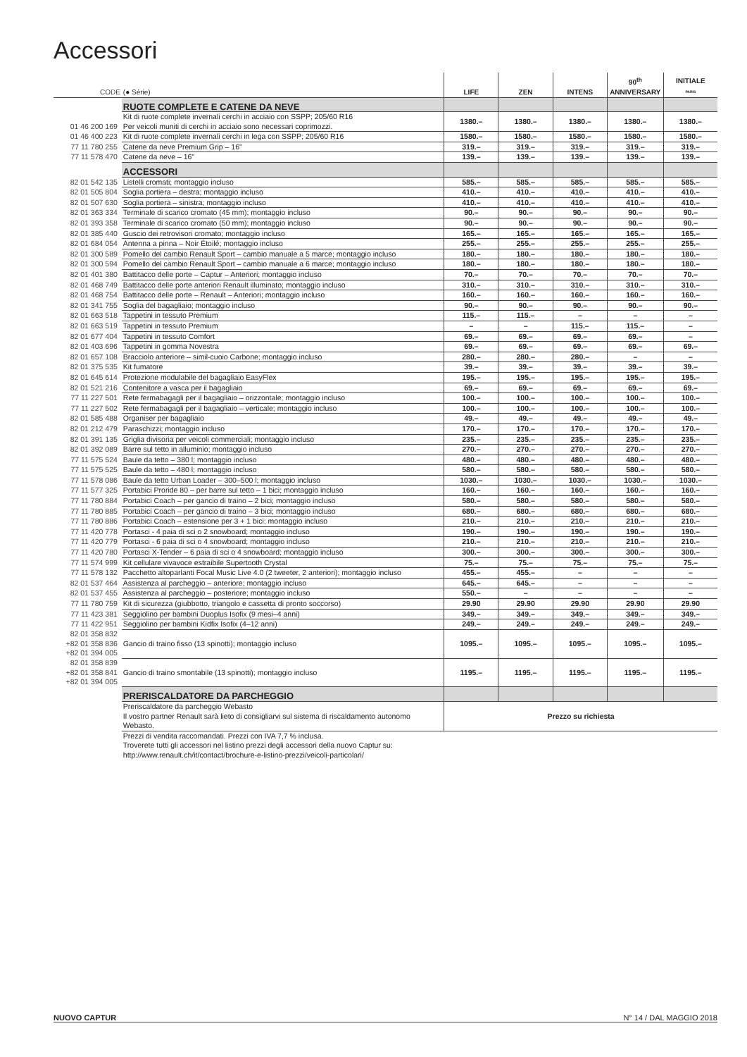Accessori
| CODE | (● Série) | LIFE | ZEN | INTENS | 90<sup>th</sup> ANNIVERSARY | INITIALE PARIS |
| --- | --- | --- | --- | --- | --- | --- |
| | RUOTE COMPLETE E CATENE DA NEVE | | | | | |
| 01 46 200 169 | Kit di ruote complete invernali cerchi in acciaio con SSPP; 205/60 R16 Per veicoli muniti di cerchi in acciaio sono necessari coprimozzi. | 1380.– | 1380.– | 1380.– | 1380.– | 1380.– |
| 01 46 400 223 | Kit di ruote complete invernali cerchi in lega con SSPP; 205/60 R16 | 1580.– | 1580.– | 1580.– | 1580.– | 1580.– |
| 77 11 780 255 | Catene da neve Premium Grip – 16" | 319.– | 319.– | 319.– | 319.– | 319.– |
| 77 11 578 470 | Catene da neve – 16" | 139.– | 139.– | 139.– | 139.– | 139.– |
| | ACCESSORI | | | | | |
| 82 01 542 135 | Listelli cromati; montaggio incluso | 585.– | 585.– | 585.– | 585.– | 585.– |
| 82 01 505 804 | Soglia portiera – destra; montaggio incluso | 410.– | 410.– | 410.– | 410.– | 410.– |
| 82 01 507 630 | Soglia portiera – sinistra; montaggio incluso | 410.– | 410.– | 410.– | 410.– | 410.– |
| 82 01 363 334 | Terminale di scarico cromato (45 mm); montaggio incluso | 90.– | 90.– | 90.– | 90.– | 90.– |
| 82 01 393 358 | Terminale di scarico cromato (50 mm); montaggio incluso | 90.– | 90.– | 90.– | 90.– | 90.– |
| 82 01 385 440 | Guscio dei retrovisori cromato; montaggio incluso | 165.– | 165.– | 165.– | 165.– | 165.– |
| 82 01 684 054 | Antenna a pinna – Noir Étoilé; montaggio incluso | 255.– | 255.– | 255.– | 255.– | 255.– |
| 82 01 300 589 | Pomello del cambio Renault Sport – cambio manuale a 5 marce; montaggio incluso | 180.– | 180.– | 180.– | 180.– | 180.– |
| 82 01 300 594 | Pomello del cambio Renault Sport – cambio manuale a 6 marce; montaggio incluso | 180.– | 180.– | 180.– | 180.– | 180.– |
| 82 01 401 380 | Battitacco delle porte – Captur – Anteriori; montaggio incluso | 70.– | 70.– | 70.– | 70.– | 70.– |
| 82 01 468 749 | Battitacco delle porte anteriori Renault illuminato; montaggio incluso | 310.– | 310.– | 310.– | 310.– | 310.– |
| 82 01 468 754 | Battitacco delle porte – Renault – Anteriori; montaggio incluso | 160.– | 160.– | 160.– | 160.– | 160.– |
| 82 01 341 755 | Soglia del bagagliaio; montaggio incluso | 90.– | 90.– | 90.– | 90.– | 90.– |
| 82 01 663 518 | Tappetini in tessuto Premium | 115.– | 115.– | – | – | – |
| 82 01 663 519 | Tappetini in tessuto Premium | – | – | 115.– | 115.– | – |
| 82 01 677 404 | Tappetini in tessuto Comfort | 69.– | 69.– | 69.– | 69.– | – |
| 82 01 403 696 | Tappetini in gomma Novestra | 69.– | 69.– | 69.– | 69.– | 69.– |
| 82 01 657 108 | Bracciolo anteriore – simil-cuoio Carbone; montaggio incluso | 280.– | 280.– | 280.– | – | – |
| 82 01 375 535 | Kit fumatore | 39.– | 39.– | 39.– | 39.– | 39.– |
| 82 01 645 614 | Protezione modulabile del bagagliaio EasyFlex | 195.– | 195.– | 195.– | 195.– | 195.– |
| 82 01 521 216 | Contenitore a vasca per il bagagliaio | 69.– | 69.– | 69.– | 69.– | 69.– |
| 77 11 227 501 | Rete fermabagagli per il bagagliaio – orizzontale; montaggio incluso | 100.– | 100.– | 100.– | 100.– | 100.– |
| 77 11 227 502 | Rete fermabagagli per il bagagliaio – verticale; montaggio incluso | 100.– | 100.– | 100.– | 100.– | 100.– |
| 82 01 585 488 | Organiser per bagagliaio | 49.– | 49.– | 49.– | 49.– | 49.– |
| 82 01 212 479 | Paraschizzi; montaggio incluso | 170.– | 170.– | 170.– | 170.– | 170.– |
| 82 01 391 135 | Griglia divisoria per veicoli commerciali; montaggio incluso | 235.– | 235.– | 235.– | 235.– | 235.– |
| 82 01 392 089 | Barre sul tetto in alluminio; montaggio incluso | 270.– | 270.– | 270.– | 270.– | 270.– |
| 77 11 575 524 | Baule da tetto – 380 l; montaggio incluso | 480.– | 480.– | 480.– | 480.– | 480.– |
| 77 11 575 525 | Baule da tetto – 480 l; montaggio incluso | 580.– | 580.– | 580.– | 580.– | 580.– |
| 77 11 578 086 | Baule da tetto Urban Loader – 300–500 l; montaggio incluso | 1030.– | 1030.– | 1030.– | 1030.– | 1030.– |
| 77 11 577 325 | Portabici Proride 80 – per barre sul tetto – 1 bici; montaggio incluso | 160.– | 160.– | 160.– | 160.– | 160.– |
| 77 11 780 884 | Portabici Coach – per gancio di traino – 2 bici; montaggio incluso | 580.– | 580.– | 580.– | 580.– | 580.– |
| 77 11 780 885 | Portabici Coach – per gancio di traino – 3 bici; montaggio incluso | 680.– | 680.– | 680.– | 680.– | 680.– |
| 77 11 780 886 | Portabici Coach – estensione per 3 + 1 bici; montaggio incluso | 210.– | 210.– | 210.– | 210.– | 210.– |
| 77 11 420 778 | Portasci - 4 paia di sci o 2 snowboard; montaggio incluso | 190.– | 190.– | 190.– | 190.– | 190.– |
| 77 11 420 779 | Portasci - 6 paia di sci o 4 snowboard; montaggio incluso | 210.– | 210.– | 210.– | 210.– | 210.– |
| 77 11 420 780 | Portasci X-Tender – 6 paia di sci o 4 snowboard; montaggio incluso | 300.– | 300.– | 300.– | 300.– | 300.– |
| 77 11 574 999 | Kit cellulare vivavoce estraibile Supertooth Crystal | 75.– | 75.– | 75.– | 75.– | 75.– |
| 77 11 578 132 | Pacchetto altoparlanti Focal Music Live 4.0 (2 tweeter, 2 anteriori); montaggio incluso | 455.– | 455.– | – | – | – |
| 82 01 537 464 | Assistenza al parcheggio – anteriore; montaggio incluso | 645.– | 645.– | – | – | – |
| 82 01 537 455 | Assistenza al parcheggio – posteriore; montaggio incluso | 550.– | – | – | – | – |
| 77 11 780 759 | Kit di sicurezza (giubbotto, triangolo e cassetta di pronto soccorso) | 29.90 | 29.90 | 29.90 | 29.90 | 29.90 |
| 77 11 423 381 | Seggiolino per bambini Duoplus Isofix (9 mesi–4 anni) | 349.– | 349.– | 349.– | 349.– | 349.– |
| 77 11 422 951 | Seggiolino per bambini Kidfix Isofix (4–12 anni) | 249.– | 249.– | 249.– | 249.– | 249.– |
| 82 01 358 832 +82 01 358 836 +82 01 394 005 | Gancio di traino fisso (13 spinotti); montaggio incluso | 1095.– | 1095.– | 1095.– | 1095.– | 1095.– |
| 82 01 358 839 +82 01 358 841 +82 01 394 005 | Gancio di traino smontabile (13 spinotti); montaggio incluso | 1195.– | 1195.– | 1195.– | 1195.– | 1195.– |
| | PRERISCALDATORE DA PARCHEGGIO | | | | | |
| | Preriscaldatore da parcheggio Webasto Il vostro partner Renault sarà lieto di consigliarvi sul sistema di riscaldamento autonomo Webasto. | Prezzo su richiesta | | | | |
| | Prezzi di vendita raccomandati. Prezzi con IVA 7,7 % inclusa. Troverete tutti gli accessori nel listino prezzi degli accessori della nuovo Captur su: http://www.renault.ch/it/contact/brochure-e-listino-prezzi/veicoli-particolari/ | | | | | |
NUOVO CAPTUR N° 14 / DAL MAGGIO 2018